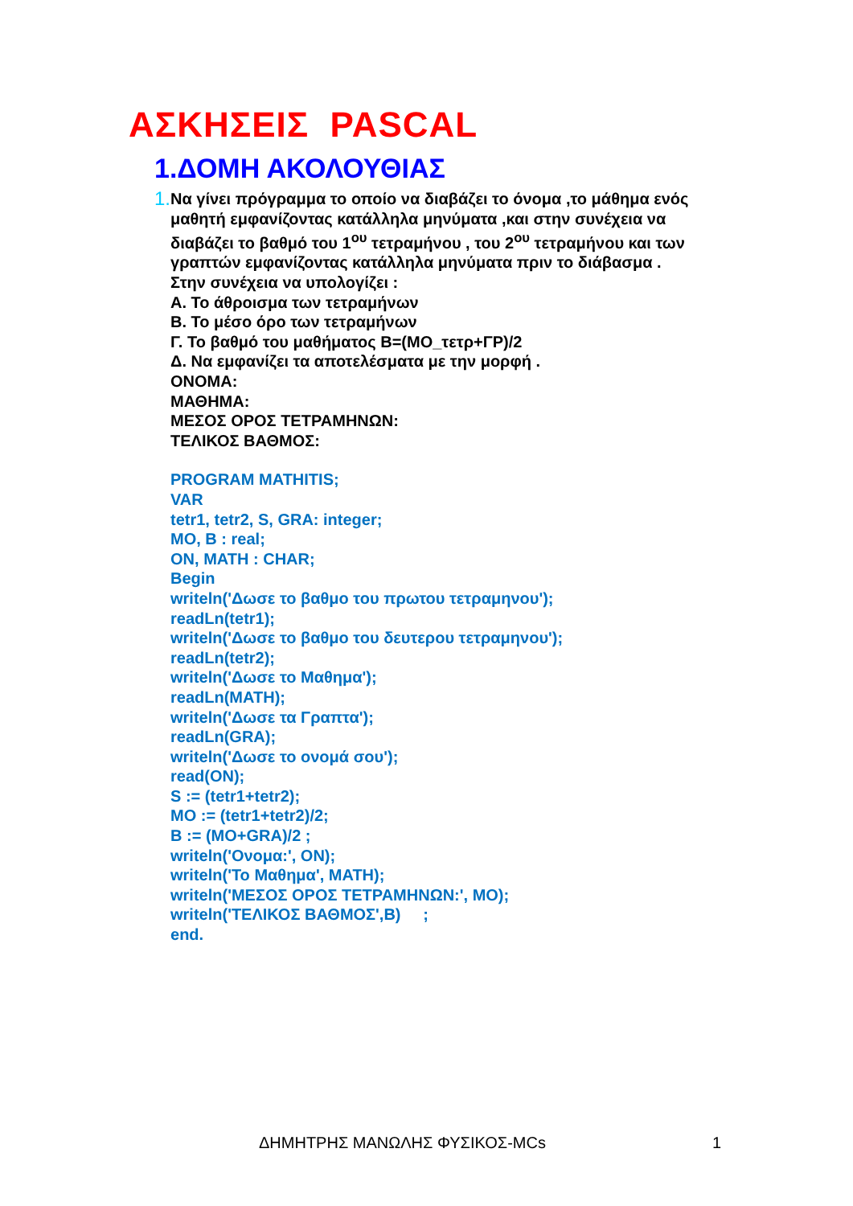ΑΣΚΗΣΕΙΣ PASCAL
1.ΔΟΜΗ ΑΚΟΛΟΥΘΙΑΣ
1.
Να γίνει πρόγραμμα το οποίο να διαβάζει το όνομα ,το μάθημα ενός μαθητή εμφανίζοντας κατάλληλα μηνύματα ,και στην συνέχεια να διαβάζει το βαθμό του 1<sup>ου</sup> τετραμήνου , του 2<sup>ου</sup> τετραμήνου και των γραπτών εμφανίζοντας κατάλληλα μηνύματα πριν το διάβασμα .
Στην συνέχεια να υπολογίζει :
Α. Το άθροισμα των τετραμήνων
Β. Το μέσο όρο των τετραμήνων
Γ. Το βαθμό του μαθήματος B=(MO_τετρ+ΓΡ)/2
Δ. Να εμφανίζει τα αποτελέσματα με την μορφή .
ΟΝΟΜΑ:
ΜΑΘΗΜΑ:
ΜΕΣΟΣ ΟΡΟΣ ΤΕΤΡΑΜΗΝΩΝ:
ΤΕΛΙΚΟΣ ΒΑΘΜΟΣ:
PROGRAM MATHITIS;
VAR
tetr1, tetr2, S, GRA: integer;
MO, B : real;
ON, MATH : CHAR;
Begin
writeln('Δωσε το βαθμο του πρωτου τετραμηνου');
readLn(tetr1);
writeln('Δωσε το βαθμο του δευτερου τετραμηνου');
readLn(tetr2);
writeln('Δωσε το Μαθημα');
readLn(MATH);
writeln('Δωσε τα Γραπτα');
readLn(GRA);
writeln('Δωσε το ονομά σου');
read(ON);
S := (tetr1+tetr2);
MO := (tetr1+tetr2)/2;
B := (MO+GRA)/2 ;
writeln('Ονομα:', ON);
writeln('Το Μαθημα', MATH);
writeln('ΜΕΣΟΣ ΟΡΟΣ ΤΕΤΡΑΜΗΝΩΝ:', MO);
writeln('ΤΕΛΙΚΟΣ ΒΑΘΜΟΣ',B) ;
end.
ΔΗΜΗΤΡΗΣ ΜΑΝΩΛΗΣ ΦΥΣΙΚΟΣ-MCs 1